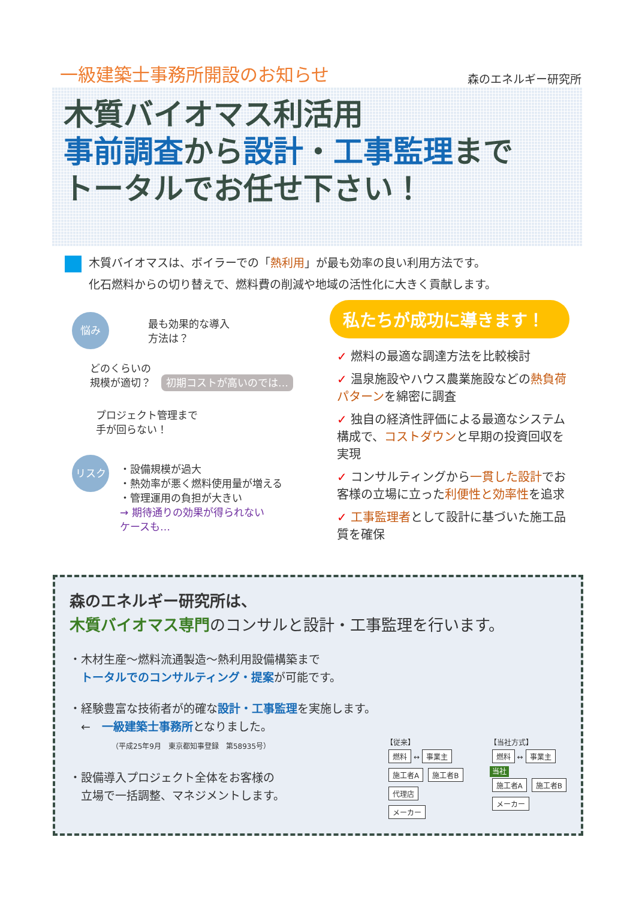一級建築士事務所開設のお知らせ
森のエネルギー研究所
木質バイオマス利活用
事前調査から設計・工事監理まで
トータルでお任せ下さい！
木質バイオマスは、ボイラーでの「熱利用」が最も効率の良い利用方法です。
化石燃料からの切り替えで、燃料費の削減や地域の活性化に大きく貢献します。
悩み 最も効果的な導入
方法は？
どのくらいの
規模が適切？　初期コストが高いのでは…
プロジェクト管理まで
手が回らない！
リスク
・設備規模が過大
・熱効率が悪く燃料使用量が増える
・管理運用の負担が大きい
→ 期待通りの効果が得られない
ケースも…
私たちが成功に導きます！
✓ 燃料の最適な調達方法を比較検討
✓ 温泉施設やハウス農業施設などの熱負荷パターンを綿密に調査
✓ 独自の経済性評価による最適なシステム構成で、コストダウンと早期の投資回収を実現
✓ コンサルティングから一貫した設計でお客様の立場に立った利便性と効率性を追求
✓ 工事監理者として設計に基づいた施工品質を確保
森のエネルギー研究所は、
木質バイオマス専門 のコンサルと設計・工事監理を行います。
・木材生産～燃料流通製造～熱利用設備構築まで
　トータルでのコンサルティング・提案が可能です。
・経験豊富な技術者が的確な設計・工事監理を実施します。
　←　一級建築士事務所となりました。
（平成25年9月　東京都知事登録　第58935号）
・設備導入プロジェクト全体をお客様の
　立場で一括調整、マネジメントします。
【従来】
燃料
↔
事業主
施工者A 施工者B
代理店
メーカー
【当社方式】
燃料
↔
事業主
当社
施工者A 施工者B
メーカー